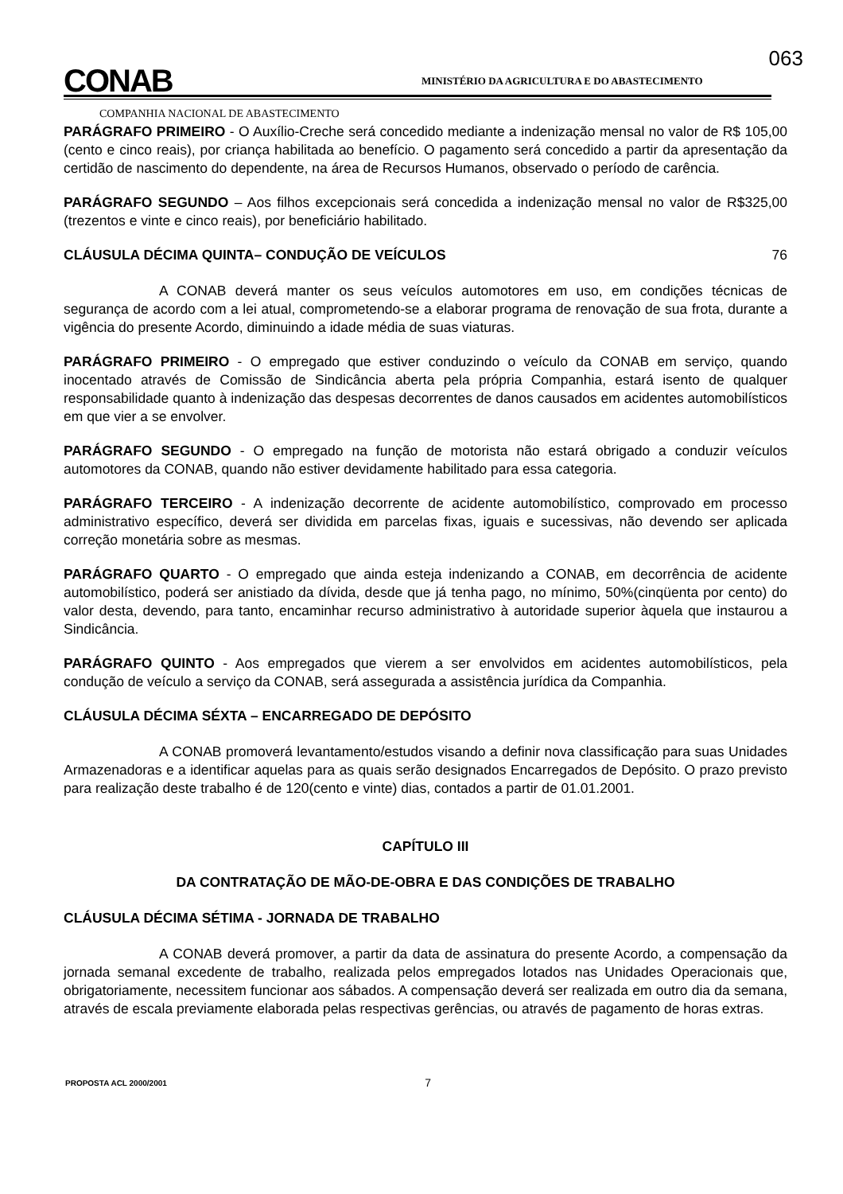063
CONAB
MINISTÉRIO DA AGRICULTURA E DO ABASTECIMENTO
COMPANHIA NACIONAL DE ABASTECIMENTO
PARÁGRAFO PRIMEIRO - O Auxílio-Creche será concedido mediante a indenização mensal no valor de R$ 105,00 (cento e cinco reais), por criança habilitada ao benefício. O pagamento será concedido a partir da apresentação da certidão de nascimento do dependente, na área de Recursos Humanos, observado o período de carência.
PARÁGRAFO SEGUNDO – Aos filhos excepcionais será concedida a indenização mensal no valor de R$325,00 (trezentos e vinte e cinco reais), por beneficiário habilitado.
CLÁUSULA DÉCIMA QUINTA– CONDUÇÃO DE VEÍCULOS 76
A CONAB deverá manter os seus veículos automotores em uso, em condições técnicas de segurança de acordo com a lei atual, comprometendo-se a elaborar programa de renovação de sua frota, durante a vigência do presente Acordo, diminuindo a idade média de suas viaturas.
PARÁGRAFO PRIMEIRO - O empregado que estiver conduzindo o veículo da CONAB em serviço, quando inocentado através de Comissão de Sindicância aberta pela própria Companhia, estará isento de qualquer responsabilidade quanto à indenização das despesas decorrentes de danos causados em acidentes automobilísticos em que vier a se envolver.
PARÁGRAFO SEGUNDO - O empregado na função de motorista não estará obrigado a conduzir veículos automotores da CONAB, quando não estiver devidamente habilitado para essa categoria.
PARÁGRAFO TERCEIRO - A indenização decorrente de acidente automobilístico, comprovado em processo administrativo específico, deverá ser dividida em parcelas fixas, iguais e sucessivas, não devendo ser aplicada correção monetária sobre as mesmas.
PARÁGRAFO QUARTO - O empregado que ainda esteja indenizando a CONAB, em decorrência de acidente automobilístico, poderá ser anistiado da dívida, desde que já tenha pago, no mínimo, 50%(cinqüenta por cento) do valor desta, devendo, para tanto, encaminhar recurso administrativo à autoridade superior àquela que instaurou a Sindicância.
PARÁGRAFO QUINTO - Aos empregados que vierem a ser envolvidos em acidentes automobilísticos, pela condução de veículo a serviço da CONAB, será assegurada a assistência jurídica da Companhia.
CLÁUSULA DÉCIMA SÉXTA – ENCARREGADO DE DEPÓSITO
A CONAB promoverá levantamento/estudos visando a definir nova classificação para suas Unidades Armazenadoras e a identificar aquelas para as quais serão designados Encarregados de Depósito. O prazo previsto para realização deste trabalho é de 120(cento e vinte) dias, contados a partir de 01.01.2001.
CAPÍTULO III
DA CONTRATAÇÃO DE MÃO-DE-OBRA E DAS CONDIÇÕES DE TRABALHO
CLÁUSULA DÉCIMA SÉTIMA - JORNADA DE TRABALHO
A CONAB deverá promover, a partir da data de assinatura do presente Acordo, a compensação da jornada semanal excedente de trabalho, realizada pelos empregados lotados nas Unidades Operacionais que, obrigatoriamente, necessitem funcionar aos sábados. A compensação deverá ser realizada em outro dia da semana, através de escala previamente elaborada pelas respectivas gerências, ou através de pagamento de horas extras.
PROPOSTA ACL 2000/2001 7